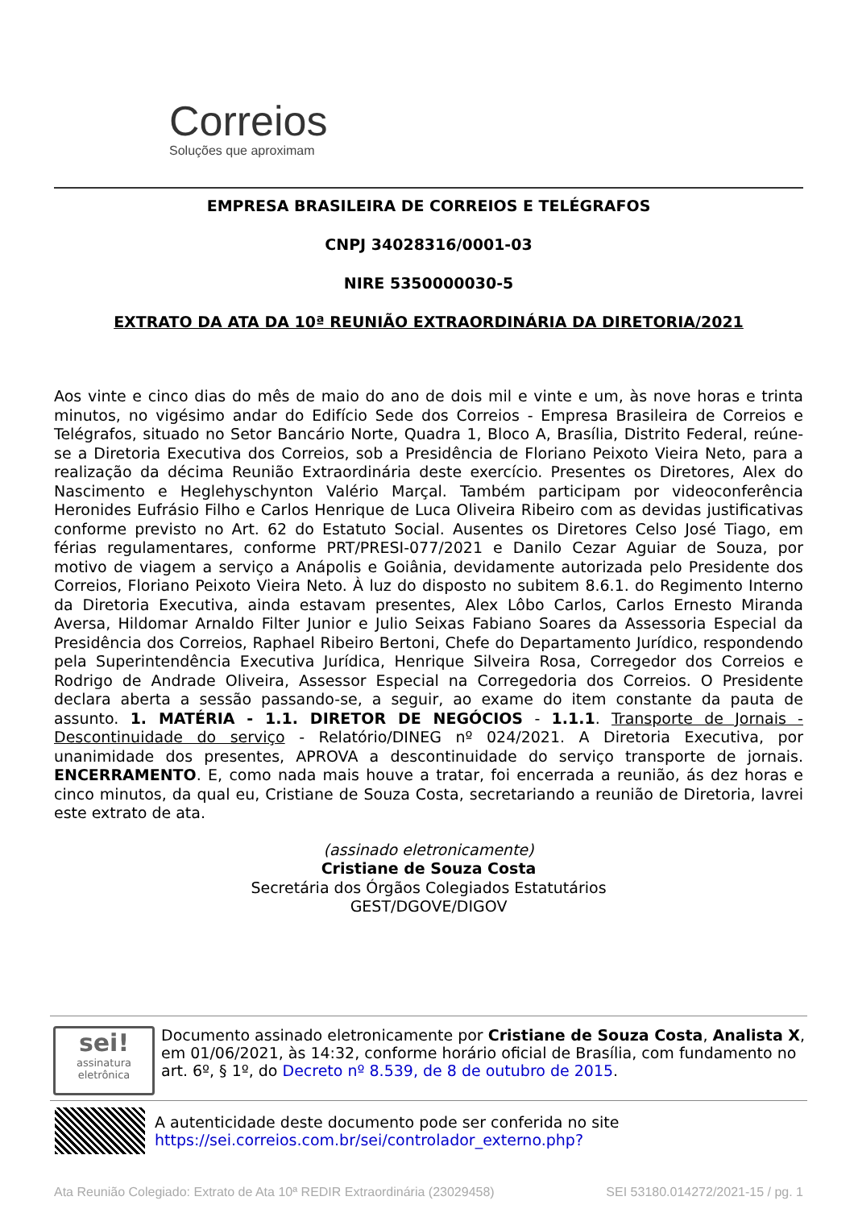Correios
Soluções que aproximam
EMPRESA BRASILEIRA DE CORREIOS E TELÉGRAFOS
CNPJ 34028316/0001-03
NIRE 5350000030-5
EXTRATO DA ATA DA 10ª REUNIÃO EXTRAORDINÁRIA DA DIRETORIA/2021
Aos vinte e cinco dias do mês de maio do ano de dois mil e vinte e um, às nove horas e trinta minutos, no vigésimo andar do Edifício Sede dos Correios - Empresa Brasileira de Correios e Telégrafos, situado no Setor Bancário Norte, Quadra 1, Bloco A, Brasília, Distrito Federal, reúne-se a Diretoria Executiva dos Correios, sob a Presidência de Floriano Peixoto Vieira Neto, para a realização da décima Reunião Extraordinária deste exercício. Presentes os Diretores, Alex do Nascimento e Heglehyschynton Valério Marçal. Também participam por videoconferência Heronides Eufrásio Filho e Carlos Henrique de Luca Oliveira Ribeiro com as devidas justificativas conforme previsto no Art. 62 do Estatuto Social. Ausentes os Diretores Celso José Tiago, em férias regulamentares, conforme PRT/PRESI-077/2021 e Danilo Cezar Aguiar de Souza, por motivo de viagem a serviço a Anápolis e Goiânia, devidamente autorizada pelo Presidente dos Correios, Floriano Peixoto Vieira Neto. À luz do disposto no subitem 8.6.1. do Regimento Interno da Diretoria Executiva, ainda estavam presentes, Alex Lôbo Carlos, Carlos Ernesto Miranda Aversa, Hildomar Arnaldo Filter Junior e Julio Seixas Fabiano Soares da Assessoria Especial da Presidência dos Correios, Raphael Ribeiro Bertoni, Chefe do Departamento Jurídico, respondendo pela Superintendência Executiva Jurídica, Henrique Silveira Rosa, Corregedor dos Correios e Rodrigo de Andrade Oliveira, Assessor Especial na Corregedoria dos Correios. O Presidente declara aberta a sessão passando-se, a seguir, ao exame do item constante da pauta de assunto. 1. MATÉRIA - 1.1. DIRETOR DE NEGÓCIOS - 1.1.1. Transporte de Jornais - Descontinuidade do serviço - Relatório/DINEG nº 024/2021. A Diretoria Executiva, por unanimidade dos presentes, APROVA a descontinuidade do serviço transporte de jornais. ENCERRAMENTO. E, como nada mais houve a tratar, foi encerrada a reunião, ás dez horas e cinco minutos, da qual eu, Cristiane de Souza Costa, secretariando a reunião de Diretoria, lavrei este extrato de ata.
(assinado eletronicamente)
Cristiane de Souza Costa
Secretária dos Órgãos Colegiados Estatutários
GEST/DGOVE/DIGOV
sei!
assinatura eletrônica
Documento assinado eletronicamente por Cristiane de Souza Costa, Analista X, em 01/06/2021, às 14:32, conforme horário oficial de Brasília, com fundamento no art. 6º, § 1º, do Decreto nº 8.539, de 8 de outubro de 2015.
A autenticidade deste documento pode ser conferida no site https://sei.correios.com.br/sei/controlador_externo.php?
Ata Reunião Colegiado: Extrato de Ata 10ª REDIR Extraordinária (23029458) SEI 53180.014272/2021-15 / pg. 1